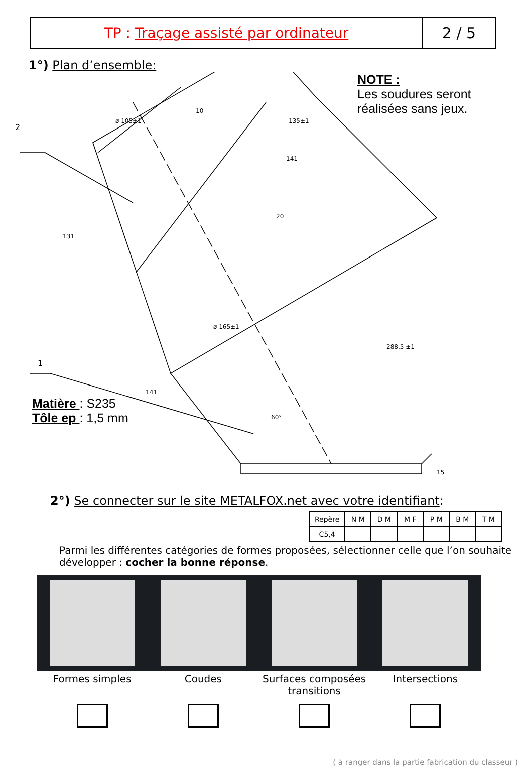TP : Traçage assisté par ordinateur
2 / 5
1°) Plan d’ensemble:
NOTE :
Les soudures seront
réalisées sans jeux.
Matière : S235
Tôle ep : 1,5 mm
2
1
ø 105±1
10
135±1
141
131
20
ø 165±1
288,5 ±1
141
60°
15
2°) Se connecter sur le site METALFOX.net avec votre identifiant:
| Repère | N M | D M | M F | P M | B M | T M |
| --- | --- | --- | --- | --- | --- | --- |
| C5,4 | | | | | | |
Parmi les différentes catégories de formes proposées, sélectionner celle que l’on souhaite développer : cocher la bonne réponse.
Formes simples Coudes Surfaces composées transitions Intersections
( à ranger dans la partie fabrication du classeur )